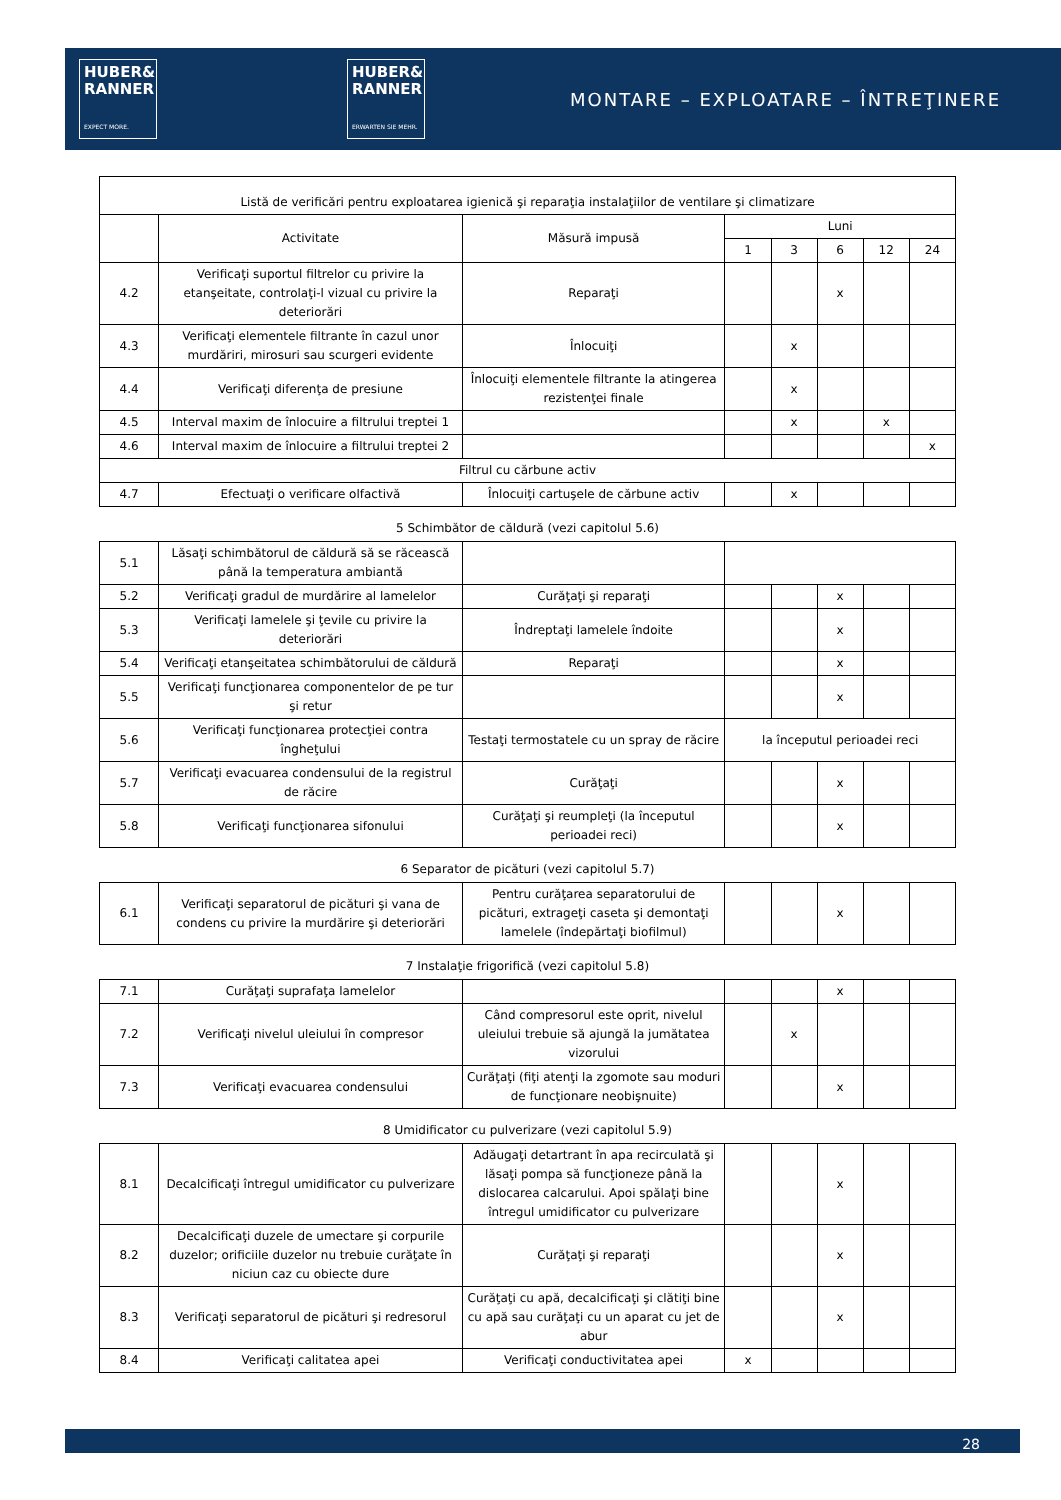HUBER&
RANNER
EXPECT MORE.
HUBER&
RANNER
ERWARTEN SIE MEHR.
MONTARE – EXPLOATARE – ÎNTREŢINERE
| Listă de verificări pentru exploatarea igienică şi reparaţia instalaţiilor de ventilare şi climatizare | | | | | | | |
| --- | --- | --- | --- | --- | --- | --- | --- |
| | Activitate | Măsură impusă | Luni | | | | |
| | | | 1 | 3 | 6 | 12 | 24 |
| 4.2 | Verificaţi suportul filtrelor cu privire la etanşeitate, controlaţi-l vizual cu privire la deteriorări | Reparaţi | | | x | | |
| 4.3 | Verificaţi elementele filtrante în cazul unor murdăriri, mirosuri sau scurgeri evidente | Înlocuiţi | | x | | | |
| 4.4 | Verificaţi diferenţa de presiune | Înlocuiţi elementele filtrante la atingerea rezistenţei finale | | x | | | |
| 4.5 | Interval maxim de înlocuire a filtrului treptei 1 | | | x | | x | |
| 4.6 | Interval maxim de înlocuire a filtrului treptei 2 | | | | | | x |
| Filtrul cu cărbune activ | | | | | | | |
| 4.7 | Efectuaţi o verificare olfactivă | Înlocuiţi cartuşele de cărbune activ | | x | | | |
5 Schimbător de căldură (vezi capitolul 5.6)
| 5.1 | Lăsaţi schimbătorul de căldură să se răcească până la temperatura ambiantă | | | | | | |
| 5.2 | Verificaţi gradul de murdărire al lamelelor | Curăţaţi şi reparaţi | | | x | | |
| 5.3 | Verificaţi lamelele şi ţevile cu privire la deteriorări | Îndreptaţi lamelele îndoite | | | x | | |
| 5.4 | Verificaţi etanşeitatea schimbătorului de căldură | Reparaţi | | | x | | |
| 5.5 | Verificaţi funcţionarea componentelor de pe tur şi retur | | | | x | | |
| 5.6 | Verificaţi funcţionarea protecţiei contra îngheţului | Testaţi termostatele cu un spray de răcire | la începutul perioadei reci | | | | |
| 5.7 | Verificaţi evacuarea condensului de la registrul de răcire | Curăţaţi | | | x | | |
| 5.8 | Verificaţi funcţionarea sifonului | Curăţaţi şi reumpleţi (la începutul perioadei reci) | | | x | | |
6 Separator de picături (vezi capitolul 5.7)
| 6.1 | Verificaţi separatorul de picături şi vana de condens cu privire la murdărire şi deteriorări | Pentru curăţarea separatorului de picături, extrageţi caseta şi demontaţi lamelele (îndepărtaţi biofilmul) | | | x | | |
7 Instalaţie frigorifică (vezi capitolul 5.8)
| 7.1 | Curăţaţi suprafaţa lamelelor | | | | x | | |
| 7.2 | Verificaţi nivelul uleiului în compresor | Când compresorul este oprit, nivelul uleiului trebuie să ajungă la jumătatea vizorului | | x | | | |
| 7.3 | Verificaţi evacuarea condensului | Curăţaţi (fiţi atenţi la zgomote sau moduri de funcţionare neobişnuite) | | | x | | |
8 Umidificator cu pulverizare (vezi capitolul 5.9)
| 8.1 | Decalcificaţi întregul umidificator cu pulverizare | Adăugaţi detartrant în apa recirculată şi lăsaţi pompa să funcţioneze până la dislocarea calcarului. Apoi spălaţi bine întregul umidificator cu pulverizare | | | x | | |
| 8.2 | Decalcificaţi duzele de umectare şi corpurile duzelor; orificiile duzelor nu trebuie curăţate în niciun caz cu obiecte dure | Curăţaţi şi reparaţi | | | x | | |
| 8.3 | Verificaţi separatorul de picături şi redresorul | Curăţaţi cu apă, decalcificaţi şi clătiţi bine cu apă sau curăţaţi cu un aparat cu jet de abur | | | x | | |
| 8.4 | Verificaţi calitatea apei | Verificaţi conductivitatea apei | x | | | | |
28